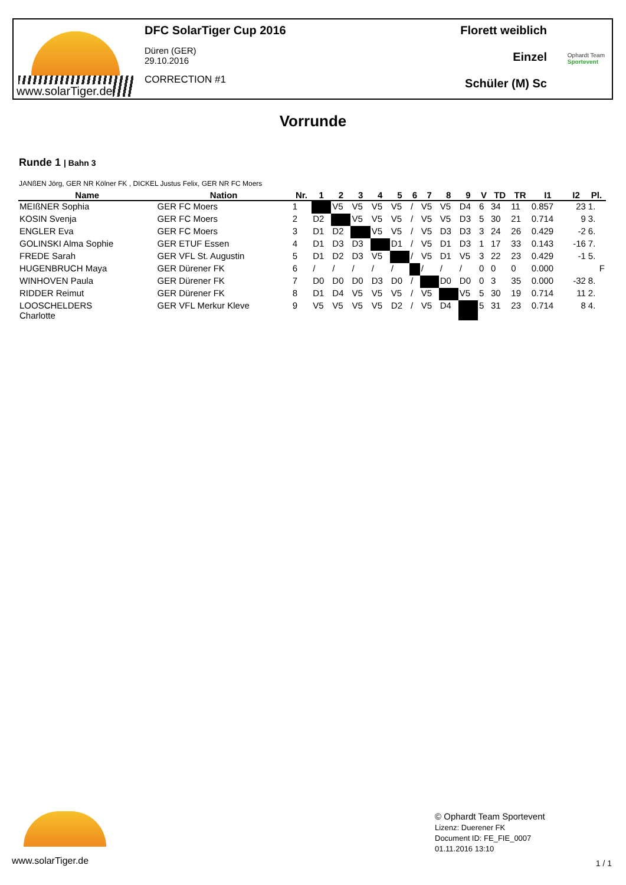www.solarTiger.de
DFC SolarTiger Cup 2016
Düren (GER)
29.10.2016
CORRECTION #1
Florett weiblich
Einzel
Schüler (M) Sc
Ophardt Team
Sportevent
Vorrunde
Runde 1 | Bahn 3
JANßEN Jörg, GER NR Kölner FK , DICKEL Justus Felix, GER NR FC Moers
| Name | Nation | Nr. | 1 | 2 | 3 | 4 | 5 | 6 | 7 | 8 | 9 | V | TD | TR | I1 | I2 | Pl. |
| --- | --- | --- | --- | --- | --- | --- | --- | --- | --- | --- | --- | --- | --- | --- | --- | --- | --- |
| MEIßNER Sophia | GER FC Moers | 1 | | V5 | V5 | V5 | V5 | / | V5 | V5 | D4 | 6 | 34 | 11 | 0.857 | 23 | 1. |
| KOSIN Svenja | GER FC Moers | 2 | D2 | | V5 | V5 | V5 | / | V5 | V5 | D3 | 5 | 30 | 21 | 0.714 | 9 | 3. |
| ENGLER Eva | GER FC Moers | 3 | D1 | D2 | | V5 | V5 | / | V5 | D3 | D3 | 3 | 24 | 26 | 0.429 | -2 | 6. |
| GOLINSKI Alma Sophie | GER ETUF Essen | 4 | D1 | D3 | D3 | | D1 | / | V5 | D1 | D3 | 1 | 17 | 33 | 0.143 | -16 | 7. |
| FREDE Sarah | GER VFL St. Augustin | 5 | D1 | D2 | D3 | V5 | | / | V5 | D1 | V5 | 3 | 22 | 23 | 0.429 | -1 | 5. |
| HUGENBRUCH Maya | GER Dürener FK | 6 | / | / | / | / | / | | / | / | / | 0 | 0 | 0 | 0.000 | | F |
| WINHOVEN Paula | GER Dürener FK | 7 | D0 | D0 | D0 | D3 | D0 | / | | D0 | D0 | 0 | 3 | 35 | 0.000 | -32 | 8. |
| RIDDER Reimut | GER Dürener FK | 8 | D1 | D4 | V5 | V5 | V5 | / | V5 | | V5 | 5 | 30 | 19 | 0.714 | 11 | 2. |
| LOOSCHELDERS Charlotte | GER VFL Merkur Kleve | 9 | V5 | V5 | V5 | V5 | D2 | / | V5 | D4 | | 5 | 31 | 23 | 0.714 | 8 | 4. |
© Ophardt Team Sportevent
Lizenz: Duerener FK
Document ID: FE_FIE_0007
01.11.2016 13:10
www.solarTiger.de
1 / 1